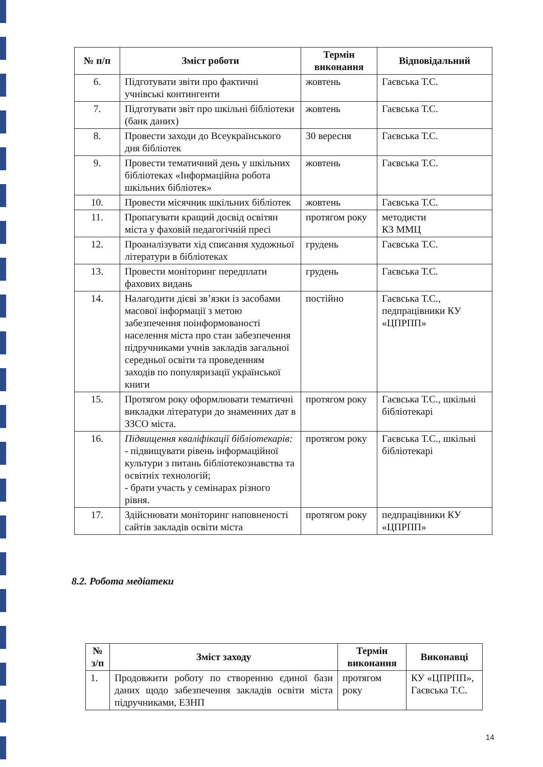| № п/п | Зміст роботи | Термін виконання | Відповідальний |
| --- | --- | --- | --- |
| 6. | Підготувати звіти про фактичні учнівські контингенти | жовтень | Гаєвська Т.С. |
| 7. | Підготувати звіт про шкільні бібліотеки (банк даних) | жовтень | Гаєвська Т.С. |
| 8. | Провести заходи до Всеукраїнського дня бібліотек | 30 вересня | Гаєвська Т.С. |
| 9. | Провести тематичний день у шкільних бібліотеках «Інформаційна робота шкільних бібліотек» | жовтень | Гаєвська Т.С. |
| 10. | Провести місячник шкільних бібліотек | жовтень | Гаєвська Т.С. |
| 11. | Пропагувати кращий досвід освітян міста у фаховій педагогічній пресі | протягом року | методисти КЗ ММЦ |
| 12. | Проаналізувати хід списання художньої літератури в бібліотеках | грудень | Гаєвська Т.С. |
| 13. | Провести моніторинг передплати фахових видань | грудень | Гаєвська Т.С. |
| 14. | Налагодити дієві зв’язки із засобами масової інформації з метою забезпечення поінформованості населення міста про стан забезпечення підручниками учнів закладів загальної середньої освіти та проведенням заходів по популяризації української книги | постійно | Гаєвська Т.С., педпрацівники КУ «ЦПРПП» |
| 15. | Протягом року оформлювати тематичні викладки літератури до знаменних дат в ЗЗСО міста. | протягом року | Гаєвська Т.С., шкільні бібліотекарі |
| 16. | Підвищення кваліфікації бібліотекарів: - підвищувати рівень інформаційної культури з питань бібліотекознавства та освітніх технологій; - брати участь у семінарах різного рівня. | протягом року | Гаєвська Т.С., шкільні бібліотекарі |
| 17. | Здійснювати моніторинг наповненості сайтів закладів освіти міста | протягом року | педпрацівники КУ «ЦПРПП» |
8.2. Робота медіатеки
| № з/п | Зміст заходу | Термін виконання | Виконавці |
| --- | --- | --- | --- |
| 1. | Продовжити роботу по створенню єдиної бази даних щодо забезпечення закладів освіти міста підручниками, ЕЗНП | протягом року | КУ «ЦПРПП», Гаєвська Т.С. |
14